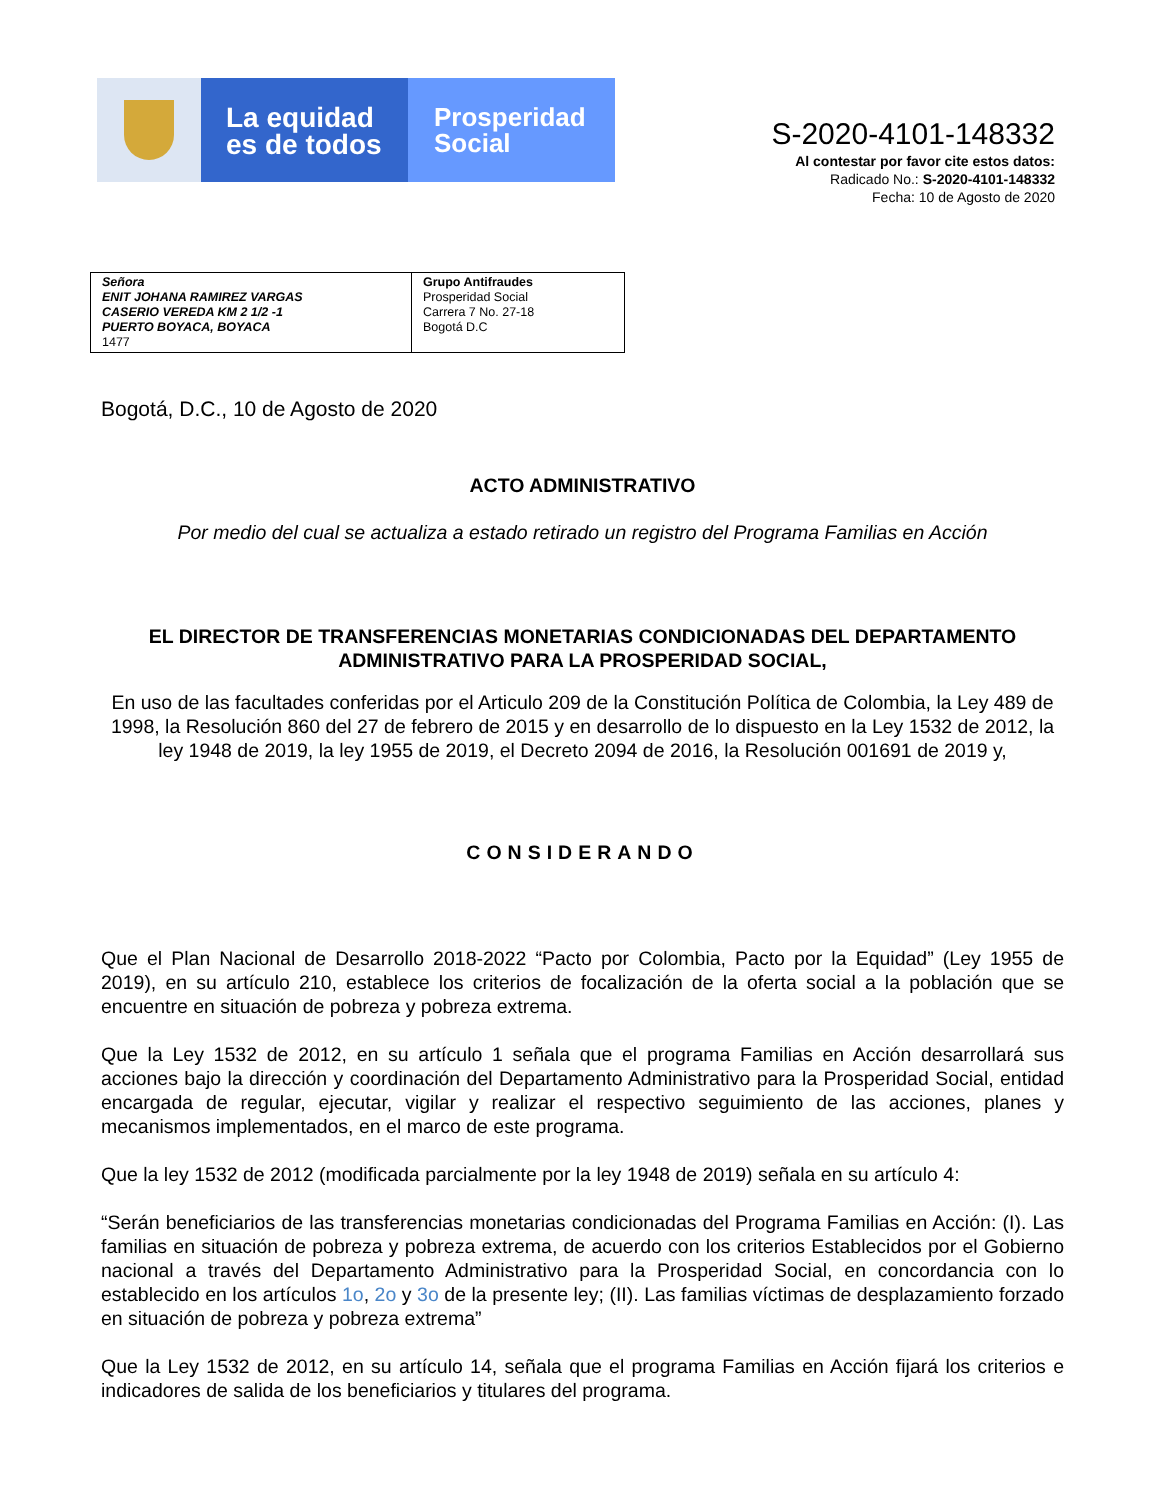La equidad
es de todos
Prosperidad
Social
S-2020-4101-148332
Al contestar por favor cite estos datos:
Radicado No.: S-2020-4101-148332
Fecha: 10 de Agosto de 2020
| Señora ENIT JOHANA RAMIREZ VARGAS CASERIO VEREDA KM 2 1/2 -1 PUERTO BOYACA, BOYACA 1477 | Grupo Antifraudes Prosperidad Social Carrera 7 No. 27-18 Bogotá D.C |
Bogotá, D.C., 10 de Agosto de 2020
ACTO ADMINISTRATIVO
Por medio del cual se actualiza a estado retirado un registro del Programa Familias en Acción
EL DIRECTOR DE TRANSFERENCIAS MONETARIAS CONDICIONADAS DEL DEPARTAMENTO ADMINISTRATIVO PARA LA PROSPERIDAD SOCIAL,
En uso de las facultades conferidas por el Articulo 209 de la Constitución Política de Colombia, la Ley 489 de 1998, la Resolución 860 del 27 de febrero de 2015 y en desarrollo de lo dispuesto en la Ley 1532 de 2012, la ley 1948 de 2019, la ley 1955 de 2019, el Decreto 2094 de 2016, la Resolución 001691 de 2019 y,
CONSIDERANDO
Que el Plan Nacional de Desarrollo 2018-2022 “Pacto por Colombia, Pacto por la Equidad” (Ley 1955 de 2019), en su artículo 210, establece los criterios de focalización de la oferta social a la población que se encuentre en situación de pobreza y pobreza extrema.
Que la Ley 1532 de 2012, en su artículo 1 señala que el programa Familias en Acción desarrollará sus acciones bajo la dirección y coordinación del Departamento Administrativo para la Prosperidad Social, entidad encargada de regular, ejecutar, vigilar y realizar el respectivo seguimiento de las acciones, planes y mecanismos implementados, en el marco de este programa.
Que la ley 1532 de 2012 (modificada parcialmente por la ley 1948 de 2019) señala en su artículo 4:
“Serán beneficiarios de las transferencias monetarias condicionadas del Programa Familias en Acción: (I). Las familias en situación de pobreza y pobreza extrema, de acuerdo con los criterios Establecidos por el Gobierno nacional a través del Departamento Administrativo para la Prosperidad Social, en concordancia con lo establecido en los artículos 1o, 2o y 3o de la presente ley; (II). Las familias víctimas de desplazamiento forzado en situación de pobreza y pobreza extrema”
Que la Ley 1532 de 2012, en su artículo 14, señala que el programa Familias en Acción fijará los criterios e indicadores de salida de los beneficiarios y titulares del programa.